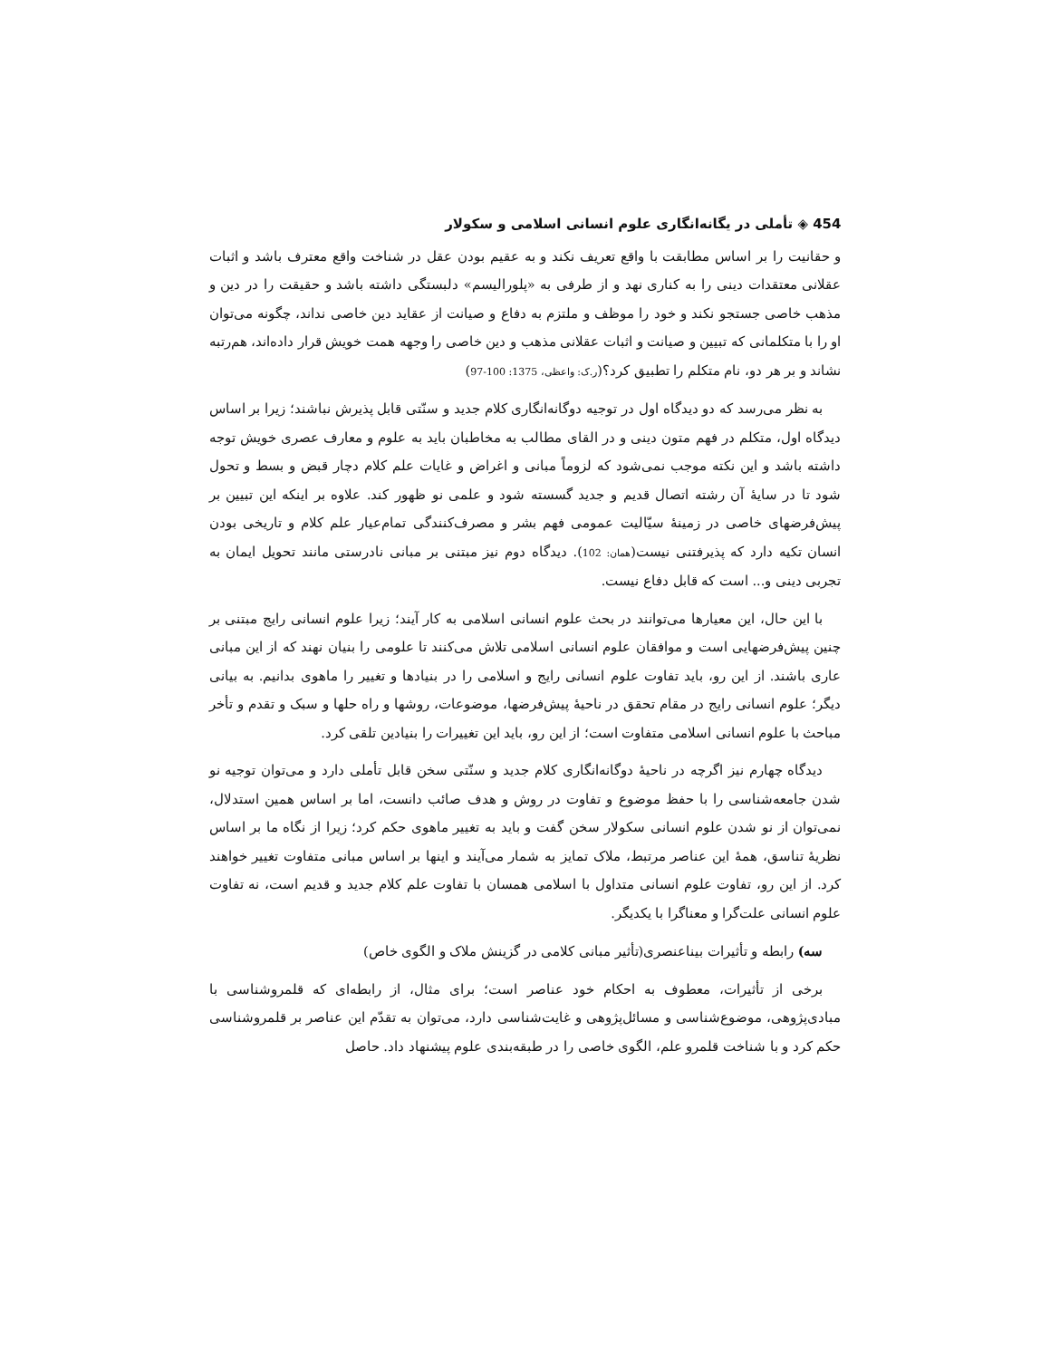454 ◈ تأملی در یگانه‌انگاری علوم انسانی اسلامی و سکولار
و حقانیت را بر اساس مطابقت با واقع تعریف نکند و به عقیم بودن عقل در شناخت واقع معترف باشد و اثبات عقلانی معتقدات دینی را به کناری نهد و از طرفی به «پلورالیسم» دلبستگی داشته باشد و حقیقت را در دین و مذهب خاصی جستجو نکند و خود را موظف و ملتزم به دفاع و صیانت از عقاید دین خاصی نداند، چگونه می‌توان او را با متکلمانی که تبیین و صیانت و اثبات عقلانی مذهب و دین خاصی را وجهه همت خویش قرار داده‌اند، هم‌رتبه نشاند و بر هر دو، نام متکلم را تطبیق کرد؟(ر.ک: واعظی، 1375: 100-97)
به نظر می‌رسد که دو دیدگاه اول در توجیه دوگانه‌انگاری کلام جدید و سنّتی قابل پذیرش نباشند؛ زیرا بر اساس دیدگاه اول، متکلم در فهم متون دینی و در القای مطالب به مخاطبان باید به علوم و معارف عصری خویش توجه داشته باشد و این نکته موجب نمی‌شود که لزوماً مبانی و اغراض و غایات علم کلام دچار قبض و بسط و تحول شود تا در سایهٔ آن رشته اتصال قدیم و جدید گسسته شود و علمی نو ظهور کند. علاوه بر اینکه این تبیین بر پیش‌فرضهای خاصی در زمینهٔ سیّالیت عمومی فهم بشر و مصرف‌کنندگی تمام‌عیار علم کلام و تاریخی بودن انسان تکیه دارد که پذیرفتنی نیست(همان: 102). دیدگاه دوم نیز مبتنی بر مبانی نادرستی مانند تحویل ایمان به تجربی دینی و... است که قابل دفاع نیست.
با این حال، این معیارها می‌توانند در بحث علوم انسانی اسلامی به کار آیند؛ زیرا علوم انسانی رایج مبتنی بر چنین پیش‌فرضهایی است و موافقان علوم انسانی اسلامی تلاش می‌کنند تا علومی را بنیان نهند که از این مبانی عاری باشند. از این رو، باید تفاوت علوم انسانی رایج و اسلامی را در بنیادها و تغییر را ماهوی بدانیم. به بیانی دیگر؛ علوم انسانی رایج در مقام تحقق در ناحیهٔ پیش‌فرضها، موضوعات، روشها و راه حلها و سبک و تقدم و تأخر مباحث با علوم انسانی اسلامی متفاوت است؛ از این رو، باید این تغییرات را بنیادین تلقی کرد.
دیدگاه چهارم نیز اگرچه در ناحیهٔ دوگانه‌انگاری کلام جدید و سنّتی سخن قابل تأملی دارد و می‌توان توجیه نو شدن جامعه‌شناسی را با حفظ موضوع و تفاوت در روش و هدف صائب دانست، اما بر اساس همین استدلال، نمی‌توان از نو شدن علوم انسانی سکولار سخن گفت و باید به تغییر ماهوی حکم کرد؛ زیرا از نگاه ما بر اساس نظریهٔ تناسق، همهٔ این عناصر مرتبط، ملاک تمایز به شمار می‌آیند و اینها بر اساس مبانی متفاوت تغییر خواهند کرد. از این رو، تفاوت علوم انسانی متداول با اسلامی همسان با تفاوت علم کلام جدید و قدیم است، نه تفاوت علوم انسانی علت‌گرا و معناگرا با یکدیگر.
سه) رابطه و تأثیرات بیناعنصری(تأثیر مبانی کلامی در گزینش ملاک و الگوی خاص)
برخی از تأثیرات، معطوف به احکام خود عناصر است؛ برای مثال، از رابطه‌ای که قلمروشناسی با مبادی‌پژوهی، موضوع‌شناسی و مسائل‌پژوهی و غایت‌شناسی دارد، می‌توان به تقدّم این عناصر بر قلمروشناسی حکم کرد و با شناخت قلمرو علم، الگوی خاصی را در طبقه‌بندی علوم پیشنهاد داد. حاصل